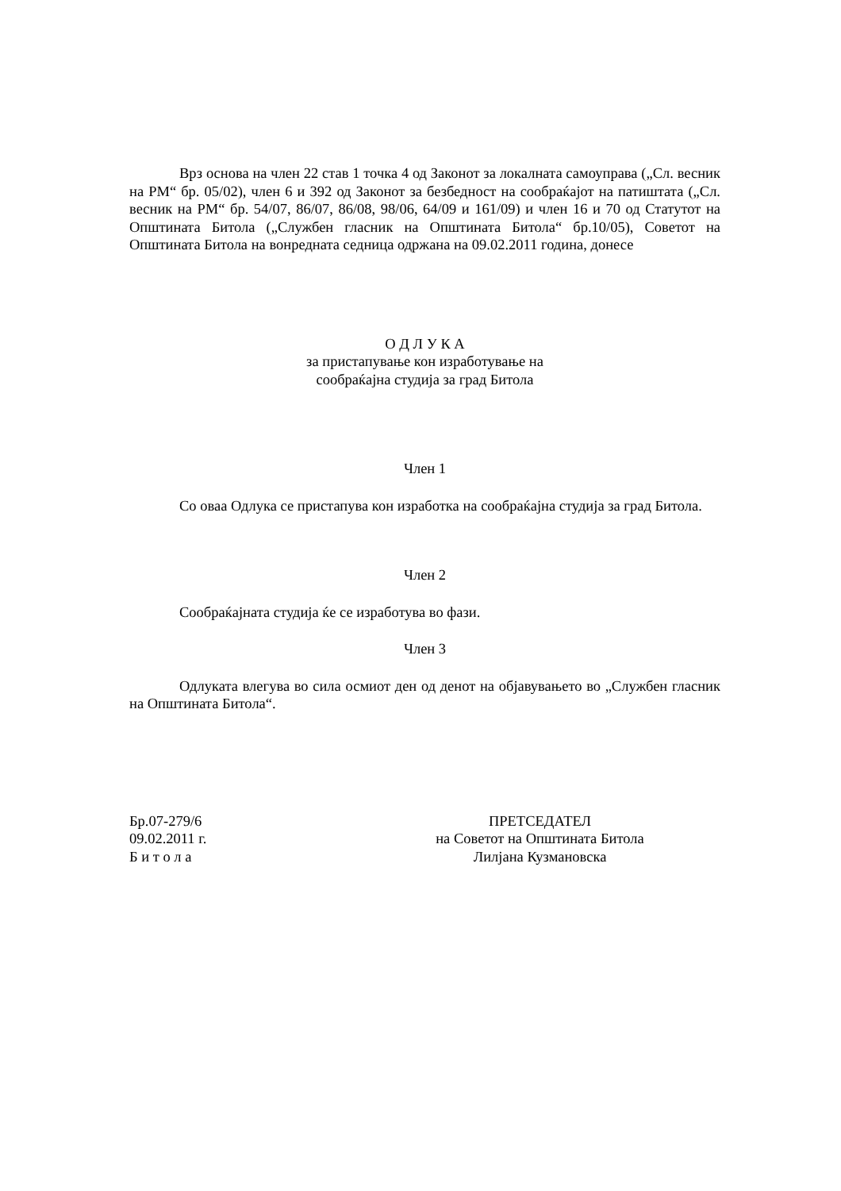Врз основа на член 22 став 1 точка 4 од Законот за локалната самоуправа („Сл. весник на РМ“ бр. 05/02), член 6 и 392 од Законот за безбедност на сообраќајот на патиштата („Сл. весник на РМ“ бр. 54/07, 86/07, 86/08, 98/06, 64/09 и 161/09) и член 16 и 70 од Статутот на Општината Битола („Службен гласник на Општината Битола“ бр.10/05), Советот на Општината Битола на вонредната седница одржана на 09.02.2011 година, донесе
О Д Л У К А
за пристапување кон изработување на
сообраќајна студија за град Битола
Член 1
Со оваа Одлука се пристапува кон изработка на сообраќајна студија за град Битола.
Член 2
Сообраќајната студија ќе се изработува во фази.
Член 3
Одлуката влегува во сила осмиот ден од денот на објавувањето во „Службен гласник на Општината Битола“.
Бр.07-279/6
09.02.2011 г.
Б и т о л а
ПРЕТСЕДАТЕЛ
на Советот на Општината Битола
Лилјана Кузмановска